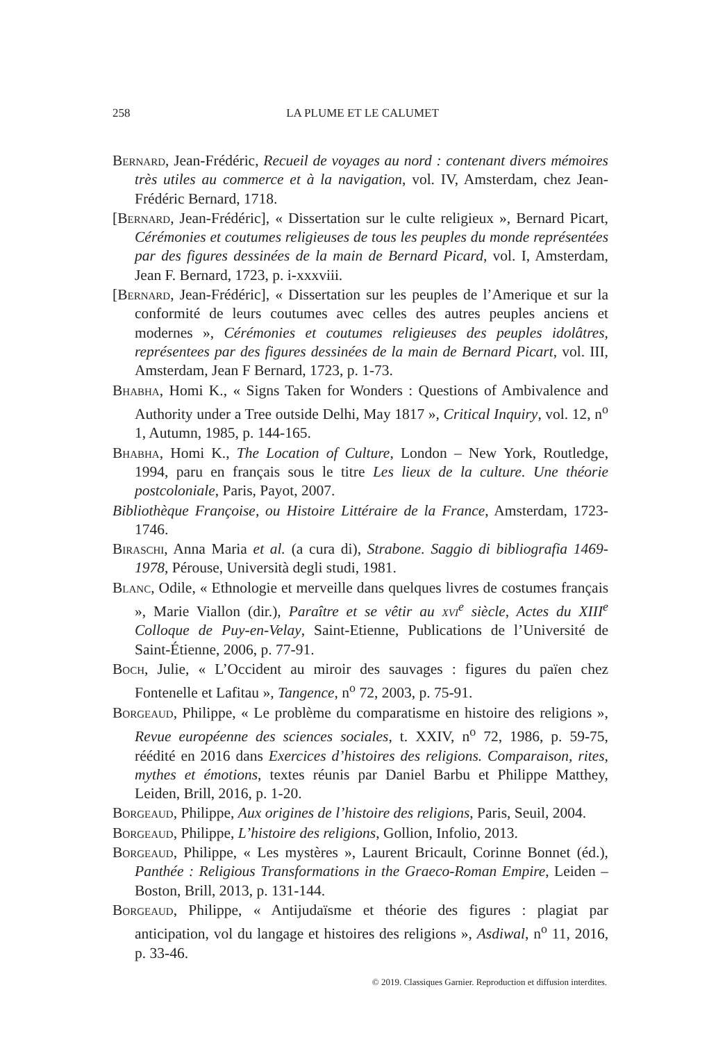258 LA PLUME ET LE CALUMET
Bernard, Jean-Frédéric, Recueil de voyages au nord : contenant divers mémoires très utiles au commerce et à la navigation, vol. IV, Amsterdam, chez Jean-Frédéric Bernard, 1718.
[Bernard, Jean-Frédéric], « Dissertation sur le culte religieux », Bernard Picart, Cérémonies et coutumes religieuses de tous les peuples du monde représentées par des figures dessinées de la main de Bernard Picard, vol. I, Amsterdam, Jean F. Bernard, 1723, p. i-xxxviii.
[Bernard, Jean-Frédéric], « Dissertation sur les peuples de l’Amerique et sur la conformité de leurs coutumes avec celles des autres peuples anciens et modernes », Cérémonies et coutumes religieuses des peuples idolâtres, représentees par des figures dessinées de la main de Bernard Picart, vol. III, Amsterdam, Jean F Bernard, 1723, p. 1-73.
Bhabha, Homi K., « Signs Taken for Wonders : Questions of Ambivalence and Authority under a Tree outside Delhi, May 1817 », Critical Inquiry, vol. 12, n<sup>o</sup> 1, Autumn, 1985, p. 144-165.
Bhabha, Homi K., The Location of Culture, London – New York, Routledge, 1994, paru en français sous le titre Les lieux de la culture. Une théorie postcoloniale, Paris, Payot, 2007.
Bibliothèque Françoise, ou Histoire Littéraire de la France, Amsterdam, 1723-1746.
Biraschi, Anna Maria et al. (a cura di), Strabone. Saggio di bibliografia 1469-1978, Pérouse, Università degli studi, 1981.
Blanc, Odile, « Ethnologie et merveille dans quelques livres de costumes français », Marie Viallon (dir.), Paraître et se vêtir au xvi<sup>e</sup> siècle, Actes du XIII<sup>e</sup> Colloque de Puy-en-Velay, Saint-Etienne, Publications de l’Université de Saint-Étienne, 2006, p. 77-91.
Boch, Julie, « L’Occident au miroir des sauvages : figures du païen chez Fontenelle et Lafitau », Tangence, n<sup>o</sup> 72, 2003, p. 75-91.
Borgeaud, Philippe, « Le problème du comparatisme en histoire des religions », Revue européenne des sciences sociales, t. XXIV, n<sup>o</sup> 72, 1986, p. 59-75, réédité en 2016 dans Exercices d’histoires des religions. Comparaison, rites, mythes et émotions, textes réunis par Daniel Barbu et Philippe Matthey, Leiden, Brill, 2016, p. 1-20.
Borgeaud, Philippe, Aux origines de l’histoire des religions, Paris, Seuil, 2004.
Borgeaud, Philippe, L’histoire des religions, Gollion, Infolio, 2013.
Borgeaud, Philippe, « Les mystères », Laurent Bricault, Corinne Bonnet (éd.), Panthée : Religious Transformations in the Graeco-Roman Empire, Leiden – Boston, Brill, 2013, p. 131-144.
Borgeaud, Philippe, « Antijudaïsme et théorie des figures : plagiat par anticipation, vol du langage et histoires des religions », Asdiwal, n<sup>o</sup> 11, 2016, p. 33-46.
© 2019. Classiques Garnier. Reproduction et diffusion interdites.